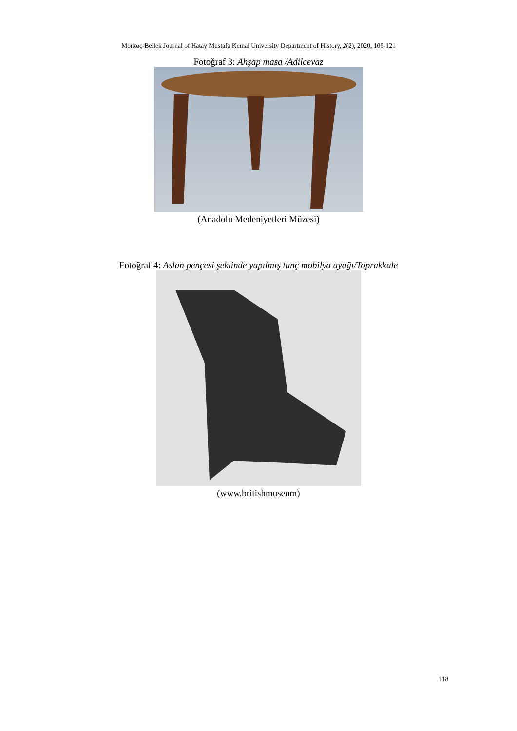Morkoç-Bellek Journal of Hatay Mustafa Kemal University Department of History, 2(2), 2020, 106-121
Fotoğraf 3: Ahşap masa /Adilcevaz
(Anadolu Medeniyetleri Müzesi)
Fotoğraf 4: Aslan pençesi şeklinde yapılmış tunç mobilya ayağı/Toprakkale
(www.britishmuseum)
118